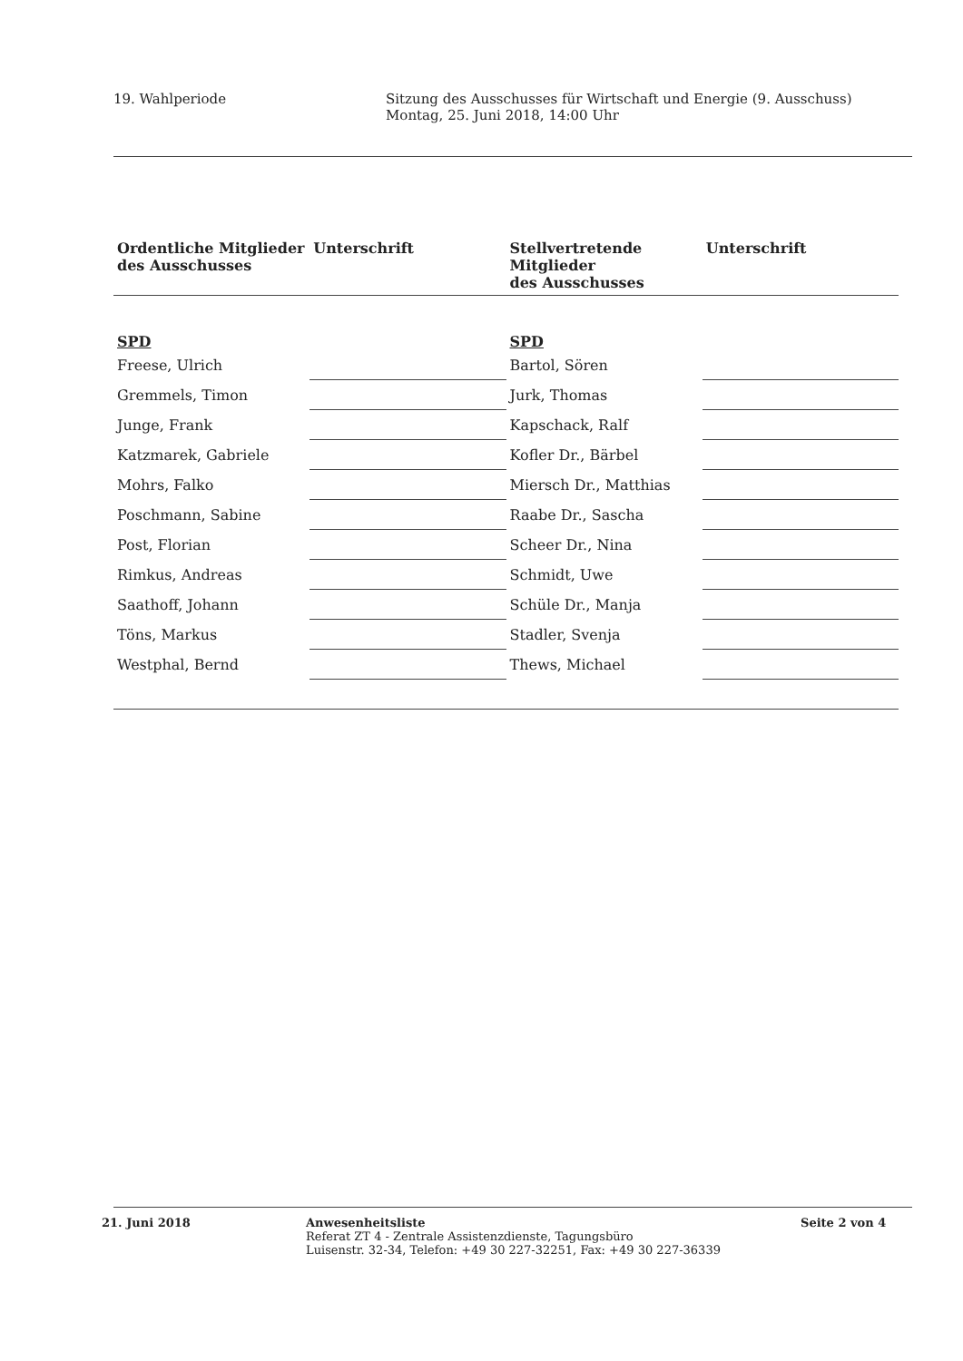19. Wahlperiode Sitzung des Ausschusses für Wirtschaft und Energie (9. Ausschuss)
Montag, 25. Juni 2018, 14:00 Uhr
| Ordentliche Mitglieder des Ausschusses | Unterschrift | Stellvertretende Mitglieder des Ausschusses | Unterschrift |
| --- | --- | --- | --- |
| SPD | | SPD | |
| Freese, Ulrich | | Bartol, Sören | |
| Gremmels, Timon | | Jurk, Thomas | |
| Junge, Frank | | Kapschack, Ralf | |
| Katzmarek, Gabriele | | Kofler Dr., Bärbel | |
| Mohrs, Falko | | Miersch Dr., Matthias | |
| Poschmann, Sabine | | Raabe Dr., Sascha | |
| Post, Florian | | Scheer Dr., Nina | |
| Rimkus, Andreas | | Schmidt, Uwe | |
| Saathoff, Johann | | Schüle Dr., Manja | |
| Töns, Markus | | Stadler, Svenja | |
| Westphal, Bernd | | Thews, Michael | |
21. Juni 2018 Anwesenheitsliste
Referat ZT 4 - Zentrale Assistenzdienste, Tagungsbüro
Luisenstr. 32-34, Telefon: +49 30 227-32251, Fax: +49 30 227-36339
Seite 2 von 4